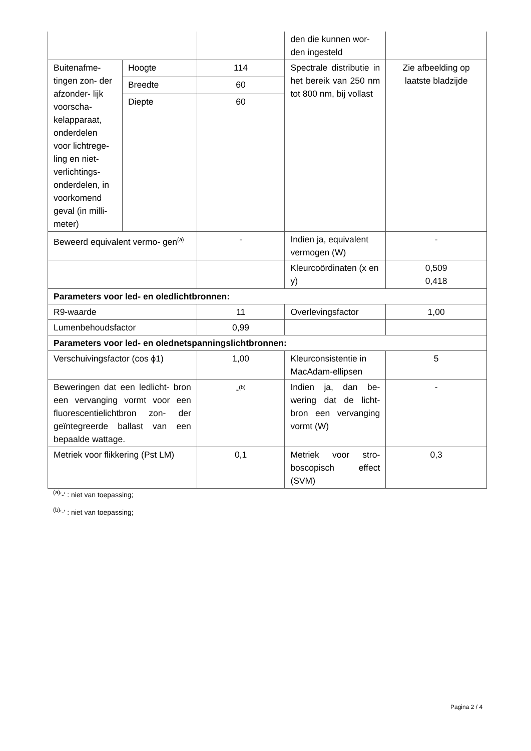| | | | den die kunnen wor- den ingesteld | |
| Buitenafme- tingen zon- der afzonder- lijk voorscha- kelapparaat, onderdelen voor lichtrege- ling en niet- verlichtings- onderdelen, in voorkomend geval (in milli- meter) | Hoogte | 114 | Spectrale distributie in het bereik van 250 nm tot 800 nm, bij vollast | Zie afbeelding op laatste bladzijde |
| | Breedte | 60 | | |
| | Diepte | 60 | | |
| Beweerd equivalent vermo- gen<sup>(a)</sup> | | - | Indien ja, equivalent vermogen (W) | - |
| | | | Kleurcoördinaten (x en y) | 0,509 0,418 |
| Parameters voor led- en oledlichtbronnen: | | | | |
| R9-waarde | | 11 | Overlevingsfactor | 1,00 |
| Lumenbehoudsfactor | | 0,99 | | |
| Parameters voor led- en olednetspanningslichtbronnen: | | | | |
| Verschuivingsfactor (cos ϕ1) | | 1,00 | Kleurconsistentie in MacAdam-ellipsen | 5 |
| Beweringen dat een ledlicht- bron een vervanging vormt voor een fluorescentielichtbron zon- der geïntegreerde ballast van een bepaalde wattage. | | -<sup>(b)</sup> | Indien ja, dan be- wering dat de licht- bron een vervanging vormt (W) | - |
| Metriek voor flikkering (Pst LM) | | 0,1 | Metriek voor stro- boscopisch effect (SVM) | 0,3 |
<sup>(a)</sup> '-' : niet van toepassing;
<sup>(b)</sup> '-' : niet van toepassing;
Pagina 2 / 4